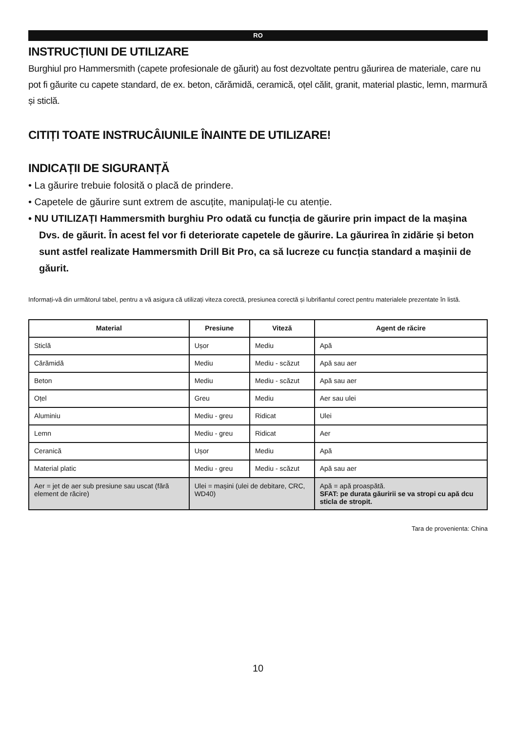RO
INSTRUCȚIUNI DE UTILIZARE
Burghiul pro Hammersmith (capete profesionale de găurit) au fost dezvoltate pentru găurirea de materiale, care nu pot fi găurite cu capete standard, de ex. beton, cărămidă, ceramică, oțel călit, granit, material plastic, lemn, marmură și sticlă.
CITIȚI TOATE INSTRUCÂIUNILE ÎNAINTE DE UTILIZARE!
INDICAȚII DE SIGURANȚĂ
• La găurire trebuie folosită o placă de prindere.
• Capetele de găurire sunt extrem de ascuțite, manipulați-le cu atenție.
• NU UTILIZAȚI Hammersmith burghiu Pro odată cu funcția de găurire prin impact de la mașina Dvs. de găurit. În acest fel vor fi deteriorate capetele de găurire. La găurirea în zidărie și beton sunt astfel realizate Hammersmith Drill Bit Pro, ca să lucreze cu funcția standard a mașinii de găurit.
Informați-vă din următorul tabel, pentru a vă asigura că utilizați viteza corectă, presiunea corectă și lubrifiantul corect pentru materialele prezentate în listă.
| Material | Presiune | Viteză | Agent de răcire |
| --- | --- | --- | --- |
| Sticlă | Ușor | Mediu | Apă |
| Cărămidă | Mediu | Mediu - scăzut | Apă sau aer |
| Beton | Mediu | Mediu - scăzut | Apă sau aer |
| Oțel | Greu | Mediu | Aer sau ulei |
| Aluminiu | Mediu - greu | Ridicat | Ulei |
| Lemn | Mediu - greu | Ridicat | Aer |
| Ceranică | Ușor | Mediu | Apă |
| Material platic | Mediu - greu | Mediu - scăzut | Apă sau aer |
| Aer = jet de aer sub presiune sau uscat (fără element de răcire) | Ulei = mașini (ulei de debitare, CRC, WD40) | | Apă = apă proaspătă. SFAT: pe durata găuririi se va stropi cu apă dcu sticla de stropit. |
Tara de provenienta: China
10